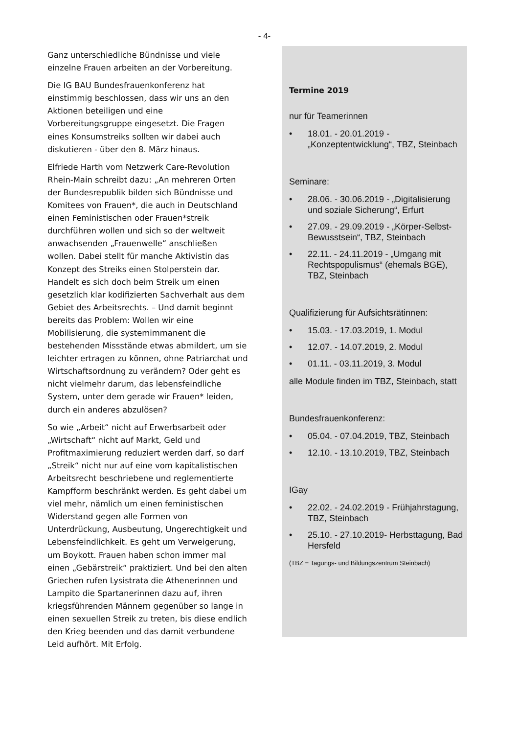- 4-
Ganz unterschiedliche Bündnisse und viele einzelne Frauen arbeiten an der Vorbereitung.
Die IG BAU Bundesfrauenkonferenz hat einstimmig beschlossen, dass wir uns an den Aktionen beteiligen und eine Vorbereitungsgruppe eingesetzt. Die Fragen eines Konsumstreiks sollten wir dabei auch diskutieren - über den 8. März hinaus.
Elfriede Harth vom Netzwerk Care-Revolution Rhein-Main schreibt dazu: „An mehreren Orten der Bundesrepublik bilden sich Bündnisse und Komitees von Frauen*, die auch in Deutschland einen Feministischen oder Frauen*streik durchführen wollen und sich so der weltweit anwachsenden „Frauenwelle“ anschließen wollen. Dabei stellt für manche Aktivistin das Konzept des Streiks einen Stolperstein dar. Handelt es sich doch beim Streik um einen gesetzlich klar kodifizierten Sachverhalt aus dem Gebiet des Arbeitsrechts. – Und damit beginnt bereits das Problem: Wollen wir eine Mobilisierung, die systemimmanent die bestehenden Missstände etwas abmildert, um sie leichter ertragen zu können, ohne Patriarchat und Wirtschaftsordnung zu verändern? Oder geht es nicht vielmehr darum, das lebensfeindliche System, unter dem gerade wir Frauen* leiden, durch ein anderes abzulösen?
So wie „Arbeit“ nicht auf Erwerbsarbeit oder „Wirtschaft“ nicht auf Markt, Geld und Profitmaximierung reduziert werden darf, so darf „Streik“ nicht nur auf eine vom kapitalistischen Arbeitsrecht beschriebene und reglementierte Kampfform beschränkt werden. Es geht dabei um viel mehr, nämlich um einen feministischen Widerstand gegen alle Formen von Unterdrückung, Ausbeutung, Ungerechtigkeit und Lebensfeindlichkeit. Es geht um Verweigerung, um Boykott. Frauen haben schon immer mal einen „Gebärstreik“ praktiziert. Und bei den alten Griechen rufen Lysistrata die Athenerinnen und Lampito die Spartanerinnen dazu auf, ihren kriegsführenden Männern gegenüber so lange in einen sexuellen Streik zu treten, bis diese endlich den Krieg beenden und das damit verbundene Leid aufhört. Mit Erfolg.
Termine 2019
nur für Teamerinnen
• 18.01. - 20.01.2019 - „Konzeptentwicklung“, TBZ, Steinbach
Seminare:
• 28.06. - 30.06.2019 - „Digitalisierung und soziale Sicherung“, Erfurt
• 27.09. - 29.09.2019 - „Körper-Selbst-Bewusstsein“, TBZ, Steinbach
• 22.11. - 24.11.2019 - „Umgang mit Rechtspopulismus“ (ehemals BGE), TBZ, Steinbach
Qualifizierung für Aufsichtsrätinnen:
• 15.03. - 17.03.2019, 1. Modul
• 12.07. - 14.07.2019, 2. Modul
• 01.11. - 03.11.2019, 3. Modul
alle Module finden im TBZ, Steinbach, statt
Bundesfrauenkonferenz:
• 05.04. - 07.04.2019, TBZ, Steinbach
• 12.10. - 13.10.2019, TBZ, Steinbach
IGay
• 22.02. - 24.02.2019 - Frühjahrstagung, TBZ, Steinbach
• 25.10. - 27.10.2019- Herbsttagung, Bad Hersfeld
(TBZ = Tagungs- und Bildungszentrum Steinbach)